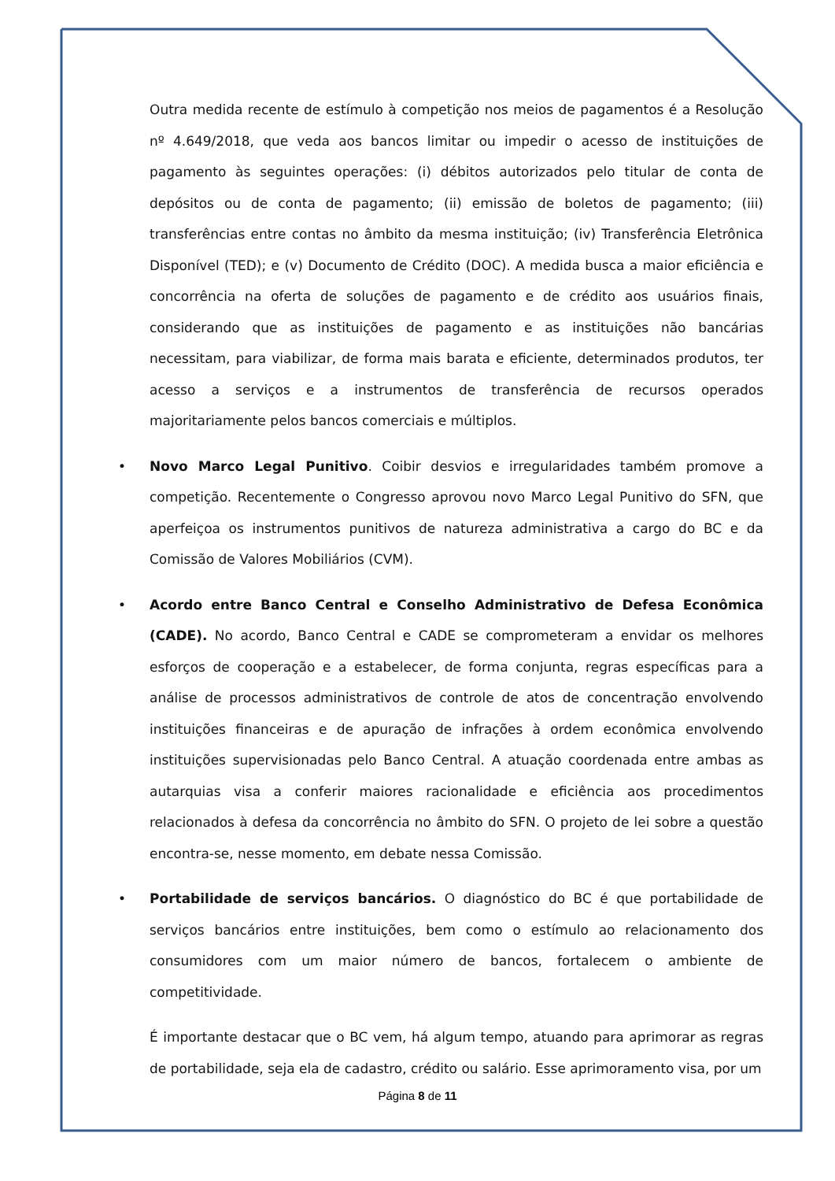Outra medida recente de estímulo à competição nos meios de pagamentos é a Resolução nº 4.649/2018, que veda aos bancos limitar ou impedir o acesso de instituições de pagamento às seguintes operações: (i) débitos autorizados pelo titular de conta de depósitos ou de conta de pagamento; (ii) emissão de boletos de pagamento; (iii) transferências entre contas no âmbito da mesma instituição; (iv) Transferência Eletrônica Disponível (TED); e (v) Documento de Crédito (DOC). A medida busca a maior eficiência e concorrência na oferta de soluções de pagamento e de crédito aos usuários finais, considerando que as instituições de pagamento e as instituições não bancárias necessitam, para viabilizar, de forma mais barata e eficiente, determinados produtos, ter acesso a serviços e a instrumentos de transferência de recursos operados majoritariamente pelos bancos comerciais e múltiplos.
• Novo Marco Legal Punitivo. Coibir desvios e irregularidades também promove a competição. Recentemente o Congresso aprovou novo Marco Legal Punitivo do SFN, que aperfeiçoa os instrumentos punitivos de natureza administrativa a cargo do BC e da Comissão de Valores Mobiliários (CVM).
• Acordo entre Banco Central e Conselho Administrativo de Defesa Econômica (CADE). No acordo, Banco Central e CADE se comprometeram a envidar os melhores esforços de cooperação e a estabelecer, de forma conjunta, regras específicas para a análise de processos administrativos de controle de atos de concentração envolvendo instituições financeiras e de apuração de infrações à ordem econômica envolvendo instituições supervisionadas pelo Banco Central. A atuação coordenada entre ambas as autarquias visa a conferir maiores racionalidade e eficiência aos procedimentos relacionados à defesa da concorrência no âmbito do SFN. O projeto de lei sobre a questão encontra-se, nesse momento, em debate nessa Comissão.
• Portabilidade de serviços bancários. O diagnóstico do BC é que portabilidade de serviços bancários entre instituições, bem como o estímulo ao relacionamento dos consumidores com um maior número de bancos, fortalecem o ambiente de competitividade.
É importante destacar que o BC vem, há algum tempo, atuando para aprimorar as regras de portabilidade, seja ela de cadastro, crédito ou salário. Esse aprimoramento visa, por um
Página 8 de 11